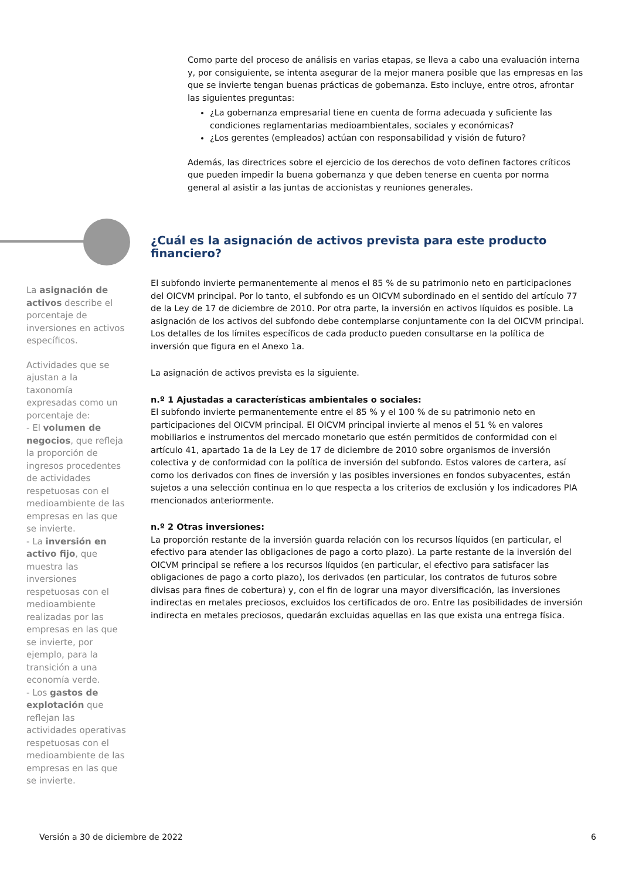Como parte del proceso de análisis en varias etapas, se lleva a cabo una evaluación interna y, por consiguiente, se intenta asegurar de la mejor manera posible que las empresas en las que se invierte tengan buenas prácticas de gobernanza. Esto incluye, entre otros, afrontar las siguientes preguntas:
¿La gobernanza empresarial tiene en cuenta de forma adecuada y suficiente las condiciones reglamentarias medioambientales, sociales y económicas?
¿Los gerentes (empleados) actúan con responsabilidad y visión de futuro?
Además, las directrices sobre el ejercicio de los derechos de voto definen factores críticos que pueden impedir la buena gobernanza y que deben tenerse en cuenta por norma general al asistir a las juntas de accionistas y reuniones generales.
La asignación de activos describe el porcentaje de inversiones en activos específicos.
Actividades que se ajustan a la taxonomía expresadas como un porcentaje de:
- El volumen de negocios, que refleja la proporción de ingresos procedentes de actividades respetuosas con el medioambiente de las empresas en las que se invierte.
- La inversión en activo fijo, que muestra las inversiones respetuosas con el medioambiente realizadas por las empresas en las que se invierte, por ejemplo, para la transición a una economía verde.
- Los gastos de explotación que reflejan las actividades operativas respetuosas con el medioambiente de las empresas en las que se invierte.
¿Cuál es la asignación de activos prevista para este producto financiero?
El subfondo invierte permanentemente al menos el 85 % de su patrimonio neto en participaciones del OICVM principal. Por lo tanto, el subfondo es un OICVM subordinado en el sentido del artículo 77 de la Ley de 17 de diciembre de 2010. Por otra parte, la inversión en activos líquidos es posible. La asignación de los activos del subfondo debe contemplarse conjuntamente con la del OICVM principal. Los detalles de los límites específicos de cada producto pueden consultarse en la política de inversión que figura en el Anexo 1a.
La asignación de activos prevista es la siguiente.
n.º 1 Ajustadas a características ambientales o sociales:
El subfondo invierte permanentemente entre el 85 % y el 100 % de su patrimonio neto en participaciones del OICVM principal. El OICVM principal invierte al menos el 51 % en valores mobiliarios e instrumentos del mercado monetario que estén permitidos de conformidad con el artículo 41, apartado 1a de la Ley de 17 de diciembre de 2010 sobre organismos de inversión colectiva y de conformidad con la política de inversión del subfondo. Estos valores de cartera, así como los derivados con fines de inversión y las posibles inversiones en fondos subyacentes, están sujetos a una selección continua en lo que respecta a los criterios de exclusión y los indicadores PIA mencionados anteriormente.
n.º 2 Otras inversiones:
La proporción restante de la inversión guarda relación con los recursos líquidos (en particular, el efectivo para atender las obligaciones de pago a corto plazo). La parte restante de la inversión del OICVM principal se refiere a los recursos líquidos (en particular, el efectivo para satisfacer las obligaciones de pago a corto plazo), los derivados (en particular, los contratos de futuros sobre divisas para fines de cobertura) y, con el fin de lograr una mayor diversificación, las inversiones indirectas en metales preciosos, excluidos los certificados de oro. Entre las posibilidades de inversión indirecta en metales preciosos, quedarán excluidas aquellas en las que exista una entrega física.
Versión a 30 de diciembre de 2022 6